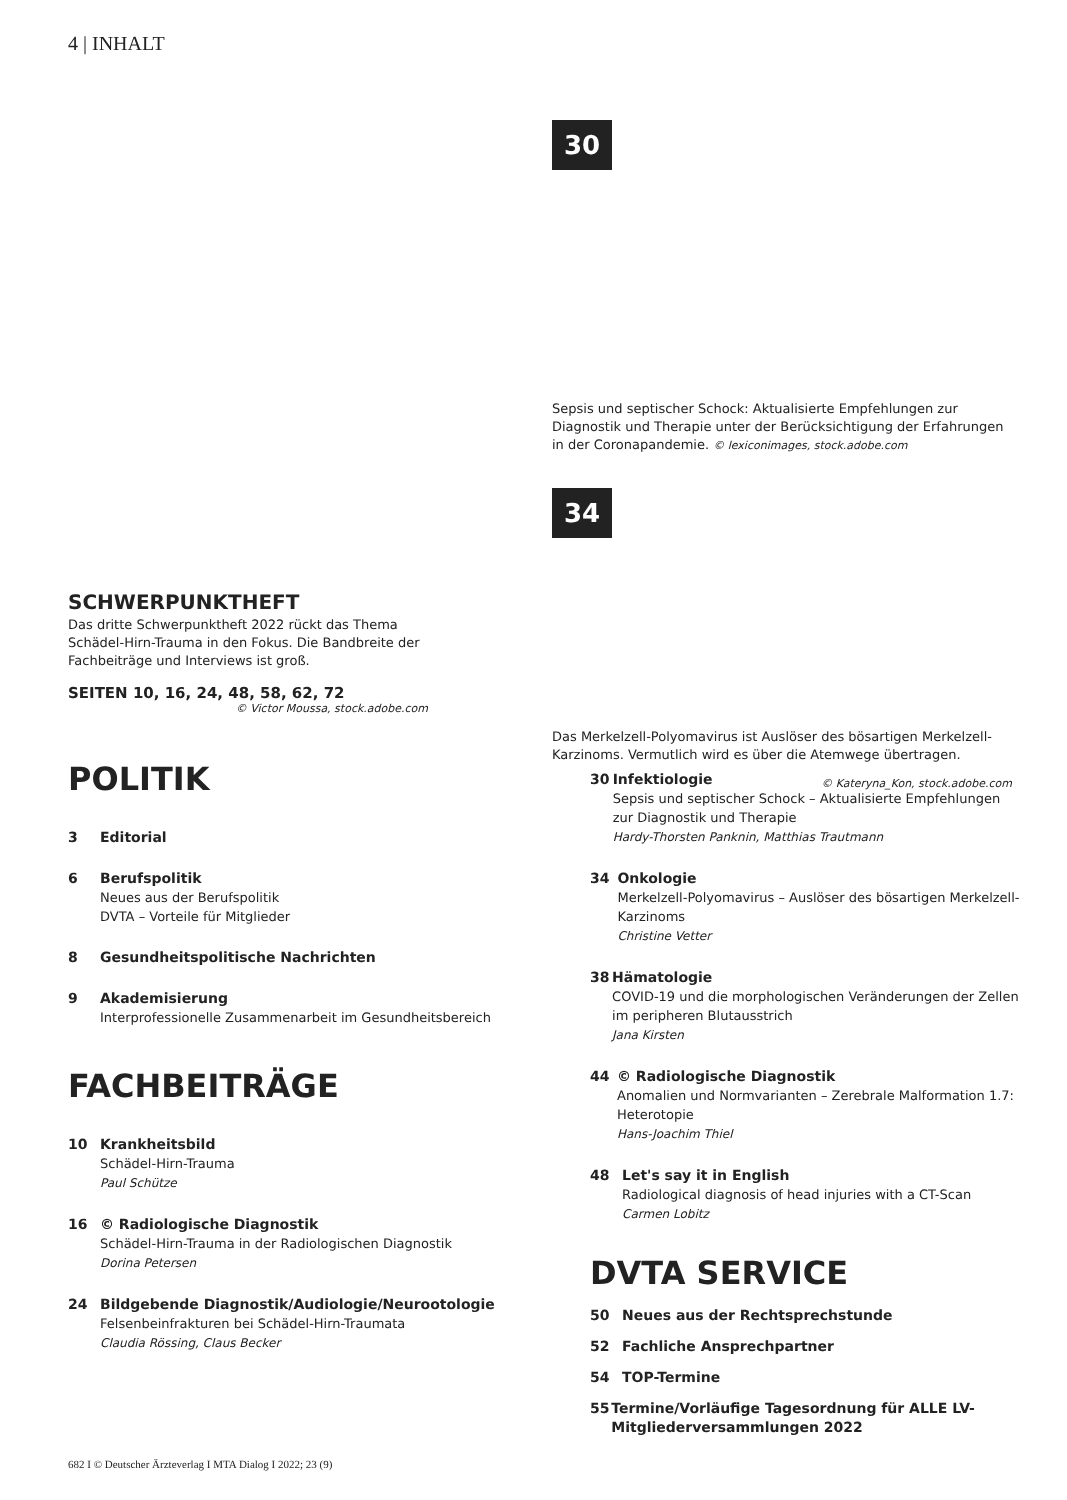4 | INHALT
30
Sepsis und septischer Schock: Aktualisierte Empfehlungen zur Diagnostik und Therapie unter der Berücksichtigung der Erfahrungen in der Coronapandemie. © lexiconimages, stock.adobe.com
34
Das Merkelzell-Polyomavirus ist Auslöser des bösartigen Merkelzell-Karzinoms. Vermutlich wird es über die Atemwege übertragen.
© Kateryna_Kon, stock.adobe.com
SCHWERPUNKTHEFT
Das dritte Schwerpunktheft 2022 rückt das Thema Schädel-Hirn-Trauma in den Fokus. Die Bandbreite der Fachbeiträge und Interviews ist groß.
SEITEN 10, 16, 24, 48, 58, 62, 72
© Victor Moussa, stock.adobe.com
POLITIK
3 Editorial
6 Berufspolitik
Neues aus der Berufspolitik
DVTA – Vorteile für Mitglieder
8 Gesundheitspolitische Nachrichten
9 Akademisierung
Interprofessionelle Zusammenarbeit im Gesundheitsbereich
FACHBEITRÄGE
10 Krankheitsbild
Schädel-Hirn-Trauma
Paul Schütze
16 © Radiologische Diagnostik
Schädel-Hirn-Trauma in der Radiologischen Diagnostik
Dorina Petersen
24 Bildgebende Diagnostik/Audiologie/Neurootologie
Felsenbeinfrakturen bei Schädel-Hirn-Traumata
Claudia Rössing, Claus Becker
30 Infektiologie
Sepsis und septischer Schock – Aktualisierte Empfehlungen zur Diagnostik und Therapie
Hardy-Thorsten Panknin, Matthias Trautmann
34 Onkologie
Merkelzell-Polyomavirus – Auslöser des bösartigen Merkelzell-Karzinoms
Christine Vetter
38 Hämatologie
COVID-19 und die morphologischen Veränderungen der Zellen im peripheren Blutausstrich
Jana Kirsten
44 © Radiologische Diagnostik
Anomalien und Normvarianten – Zerebrale Malformation 1.7: Heterotopie
Hans-Joachim Thiel
48 Let's say it in English
Radiological diagnosis of head injuries with a CT-Scan
Carmen Lobitz
DVTA SERVICE
50 Neues aus der Rechtsprechstunde
52 Fachliche Ansprechpartner
54 TOP-Termine
55 Termine/Vorläufige Tagesordnung für ALLE LV-Mitgliederversammlungen 2022
682 I © Deutscher Ärzteverlag I MTA Dialog I 2022; 23 (9)